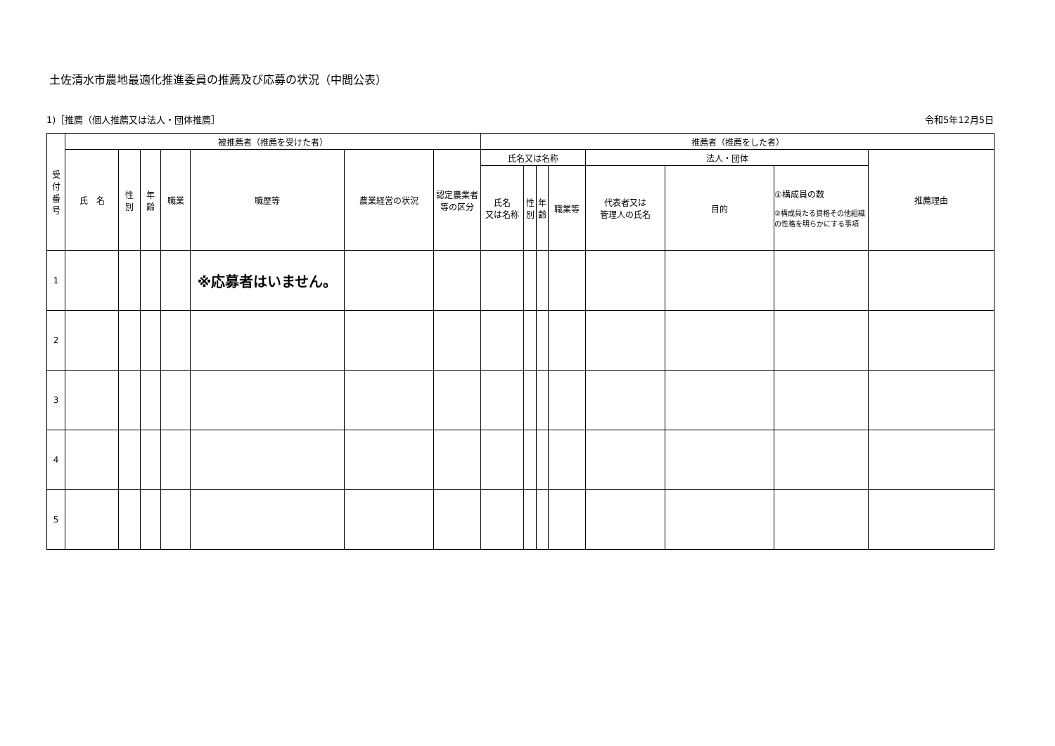土佐清水市農地最適化推進委員の推薦及び応募の状況（中間公表）
1)［推薦（個人推薦又は法人・団体推薦］ 令和5年12月5日
| 受 付 番 号 | 被推薦者（推薦を受けた者） | | | | | | | 推薦者（推薦をした者） | | | | | | | |
| --- | --- | --- | --- | --- | --- | --- | --- | --- | --- | --- | --- | --- | --- | --- | --- |
| | 氏 名 | 性 別 | 年 齢 | 職業 | 職歴等 | 農業経営の状況 | 認定農業者 等の区分 | 氏名又は名称 | | | | 法人・団体 | | | 推薦理由 |
| | | | | | | | | 氏名 又は名称 | 性 別 | 年 齢 | 職業等 | 代表者又は 管理人の氏名 | 目的 | ①構成員の数 ②構成員たる資格その他組織の性格を明らかにする事項 | |
| 1 | | | | | ※応募者はいません。 | | | | | | | | | | |
| 2 | | | | | | | | | | | | | | | |
| 3 | | | | | | | | | | | | | | | |
| 4 | | | | | | | | | | | | | | | |
| 5 | | | | | | | | | | | | | | | |